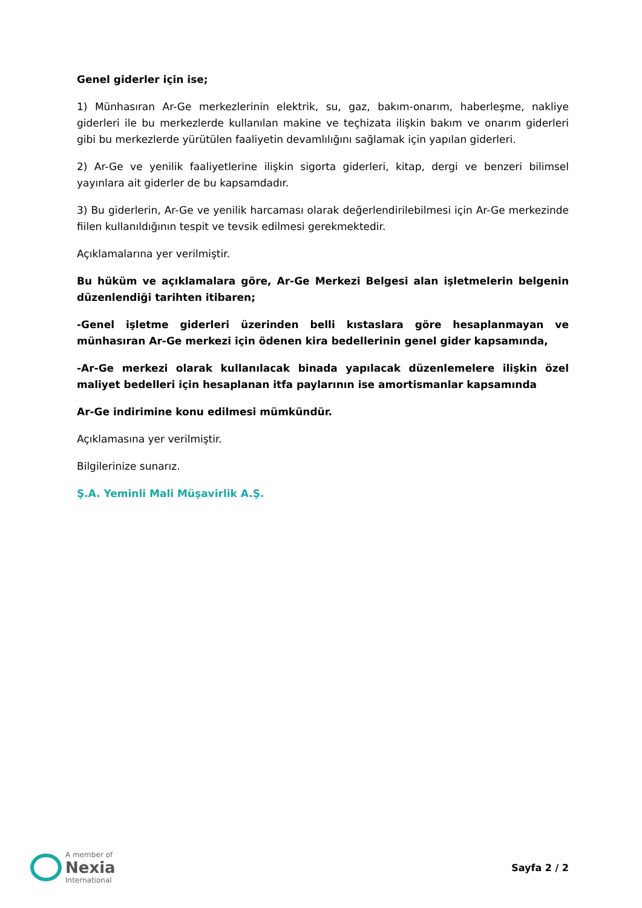Genel giderler için ise;
1) Münhasıran Ar-Ge merkezlerinin elektrik, su, gaz, bakım-onarım, haberleşme, nakliye giderleri ile bu merkezlerde kullanılan makine ve teçhizata ilişkin bakım ve onarım giderleri gibi bu merkezlerde yürütülen faaliyetin devamlılığını sağlamak için yapılan giderleri.
2) Ar-Ge ve yenilik faaliyetlerine ilişkin sigorta giderleri, kitap, dergi ve benzeri bilimsel yayınlara ait giderler de bu kapsamdadır.
3) Bu giderlerin, Ar-Ge ve yenilik harcaması olarak değerlendirilebilmesi için Ar-Ge merkezinde fiilen kullanıldığının tespit ve tevsik edilmesi gerekmektedir.
Açıklamalarına yer verilmiştir.
Bu hüküm ve açıklamalara göre, Ar-Ge Merkezi Belgesi alan işletmelerin belgenin düzenlendiği tarihten itibaren;
-Genel işletme giderleri üzerinden belli kıstaslara göre hesaplanmayan ve münhasıran Ar-Ge merkezi için ödenen kira bedellerinin genel gider kapsamında,
-Ar-Ge merkezi olarak kullanılacak binada yapılacak düzenlemelere ilişkin özel maliyet bedelleri için hesaplanan itfa paylarının ise amortismanlar kapsamında
Ar-Ge indirimine konu edilmesi mümkündür.
Açıklamasına yer verilmiştir.
Bilgilerinize sunarız.
Ş.A. Yeminli Mali Müşavirlik A.Ş.
A member of
Nexia
International
Sayfa 2 / 2